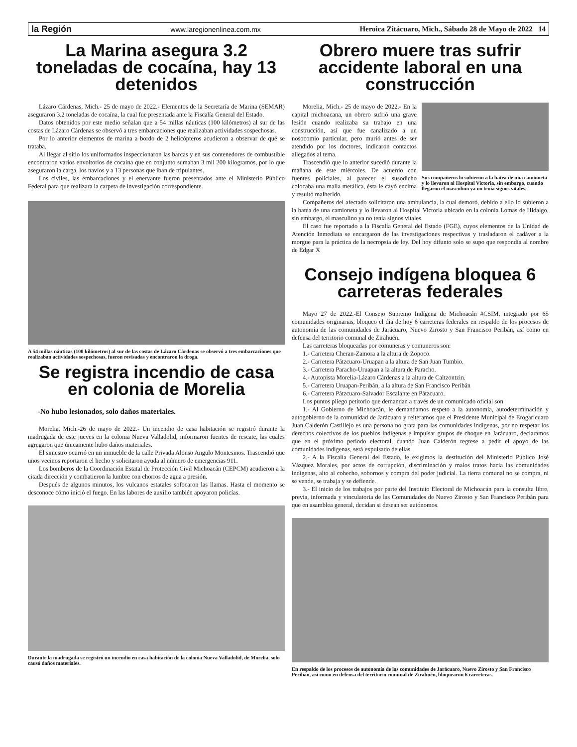la Región www.laregionenlinea.com.mx Heroica Zitácuaro, Mich., Sábado 28 de Mayo de 2022 14
La Marina asegura 3.2 toneladas de cocaína, hay 13 detenidos
Lázaro Cárdenas, Mich.- 25 de mayo de 2022.- Elementos de la Secretaría de Marina (SEMAR) aseguraron 3.2 toneladas de cocaína, la cual fue presentada ante la Fiscalía General del Estado.
Datos obtenidos por este medio señalan que a 54 millas náuticas (100 kilómetros) al sur de las costas de Lázaro Cárdenas se observó a tres embarcaciones que realizaban actividades sospechosas.
Por lo anterior elementos de marina a bordo de 2 helicópteros acudieron a observar de qué se trataba.
Al llegar al sitio los uniformados inspeccionaron las barcas y en sus contenedores de combustible encontraron varios envoltorios de cocaína que en conjunto sumaban 3 mil 200 kilogramos, por lo que aseguraron la carga, los navíos y a 13 personas que iban de tripulantes.
Los civiles, las embarcaciones y el enervante fueron presentados ante el Ministerio Público Federal para que realizara la carpeta de investigación correspondiente.
A 54 millas náuticas (100 kilómetros) al sur de las costas de Lázaro Cárdenas se observó a tres embarcaciones que realizaban actividades sospechosas, fueron revisadas y encontraron la droga.
Se registra incendio de casa en colonia de Morelia
-No hubo lesionados, solo daños materiales.
Morelia, Mich.-26 de mayo de 2022.- Un incendio de casa habitación se registró durante la madrugada de este jueves en la colonia Nueva Valladolid, informaron fuentes de rescate, las cuales agregaron que únicamente hubo daños materiales.
El siniestro ocurrió en un inmueble de la calle Privada Alonso Angulo Montesinos. Trascendió que unos vecinos reportaron el hecho y solicitaron ayuda al número de emergencias 911.
Los bomberos de la Coordinación Estatal de Protección Civil Michoacán (CEPCM) acudieron a la citada dirección y combatieron la lumbre con chorros de agua a presión.
Después de algunos minutos, los vulcanos estatales sofocaron las llamas. Hasta el momento se desconoce cómo inició el fuego. En las labores de auxilio también apoyaron policías.
Durante la madrugada se registró un incendio en casa habitación de la colonia Nueva Valladolid, de Morelia, solo causó daños materiales.
Obrero muere tras sufrir accidente laboral en una construcción
Sus compañeros lo subieron a la batea de una camioneta y lo llevaron al Hospital Victoria, sin embargo, cuando llegaron el masculino ya no tenía signos vitales.
Morelia, Mich.- 25 de mayo de 2022.- En la capital michoacana, un obrero sufrió una grave lesión cuando realizaba su trabajo en una construcción, así que fue canalizado a un nosocomio particular, pero murió antes de ser atendido por los doctores, indicaron contactos allegados al tema.
Trascendió que lo anterior sucedió durante la mañana de este miércoles. De acuerdo con fuentes policiales, al parecer el susodicho colocaba una malla metálica, ésta le cayó encima y resultó malherido.
Compañeros del afectado solicitaron una ambulancia, la cual demoró, debido a ello lo subieron a la batea de una camioneta y lo llevaron al Hospital Victoria ubicado en la colonia Lomas de Hidalgo, sin embargo, el masculino ya no tenía signos vitales.
El caso fue reportado a la Fiscalía General del Estado (FGE), cuyos elementos de la Unidad de Atención Inmediata se encargaron de las investigaciones respectivas y trasladaron el cadáver a la morgue para la práctica de la necropsia de ley. Del hoy difunto solo se supo que respondía al nombre de Edgar X
Consejo indígena bloquea 6 carreteras federales
Mayo 27 de 2022.-El Consejo Supremo Indígena de Michoacán #CSIM, integrado por 65 comunidades originarias, bloqueo el día de hoy 6 carreteras federales en respaldo de los procesos de autonomía de las comunidades de Jarácuaro, Nuevo Zirosto y San Francisco Peribán, así como en defensa del territorio comunal de Zirahuén.
Las carreteras bloqueadas por comuneras y comuneros son:
1.- Carretera Cheran-Zamora a la altura de Zopoco.
2.- Carretera Pátzcuaro-Uruapan a la altura de San Juan Tumbio.
3.- Carretera Paracho-Uruapan a la altura de Paracho.
4.- Autopista Morelia-Lázaro Cárdenas a la altura de Caltzontzin.
5.- Carretera Uruapan-Peribán, a la altura de San Francisco Peribán
6.- Carretera Pátzcuaro-Salvador Escalante en Pátzcuaro.
Los puntos pliego petitorio que demandan a través de un comunicado oficial son
1.- Al Gobierno de Michoacán, le demandamos respeto a la autonomía, autodeterminación y autogobierno de la comunidad de Jarácuaro y reiteramos que el Presidente Municipal de Erogarícuaro Juan Calderón Castillejo es una persona no grata para las comunidades indígenas, por no respetar los derechos colectivos de los pueblos indígenas e impulsar grupos de choque en Jarácuaro, declaramos que en el próximo periodo electoral, cuando Juan Calderón regrese a pedir el apoyo de las comunidades indígenas, será expulsado de ellas.
2.- A la Fiscalía General del Estado, le exigimos la destitución del Ministerio Público José Vázquez Morales, por actos de corrupción, discriminación y malos tratos hacia las comunidades indígenas, alto al cohecho, sobornos y compra del poder judicial. La tierra comunal no se compra, ni se vende, se trabaja y se defiende.
3.- El inicio de los trabajos por parte del Instituto Electoral de Michoacán para la consulta libre, previa, informada y vinculatoria de las Comunidades de Nuevo Zirosto y San Francisco Peribán para que en asamblea general, decidan si desean ser autónomos.
En respaldo de los procesos de autonomía de las comunidades de Jarácuaro, Nuevo Zirosto y San Francisco Peribán, así como en defensa del territorio comunal de Zirahuén, bloquearon 6 carreteras.